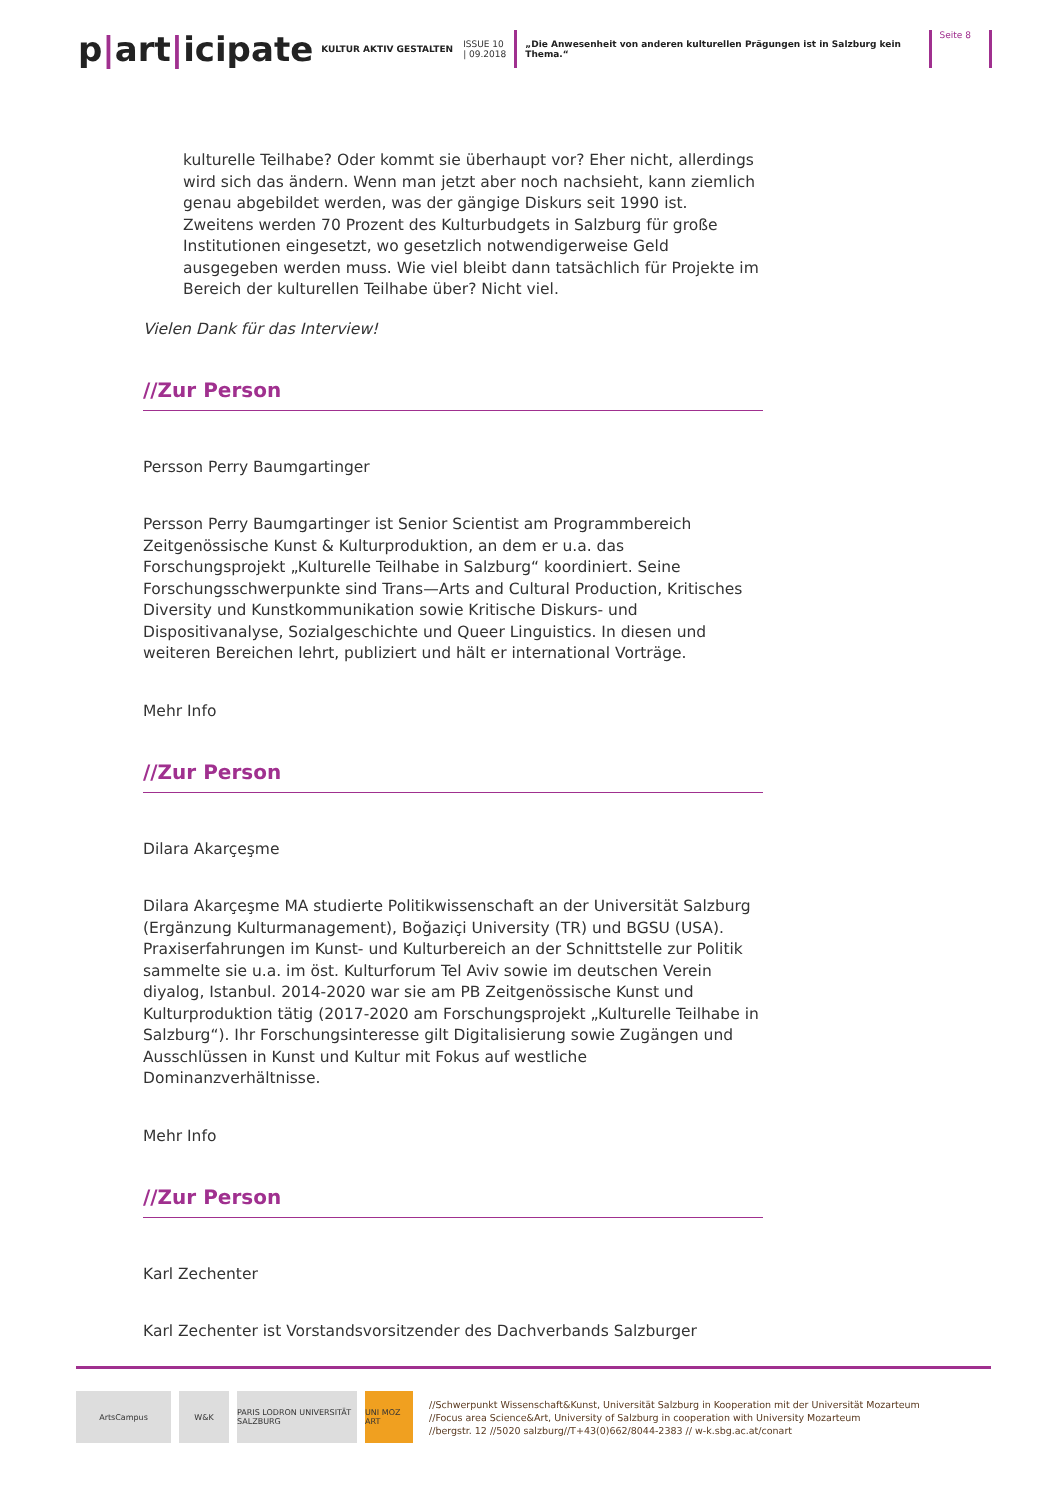p|art|icipate
KULTUR AKTIV GESTALTEN
ISSUE 10
| 09.2018
„Die Anwesenheit von anderen kulturellen Prägungen ist in Salzburg kein Thema.“
Seite 8
kulturelle Teilhabe? Oder kommt sie überhaupt vor? Eher nicht, allerdings wird sich das ändern. Wenn man jetzt aber noch nachsieht, kann ziemlich genau abgebildet werden, was der gängige Diskurs seit 1990 ist. Zweitens werden 70 Prozent des Kulturbudgets in Salzburg für große Institutionen eingesetzt, wo gesetzlich notwendigerweise Geld ausgegeben werden muss. Wie viel bleibt dann tatsächlich für Projekte im Bereich der kulturellen Teilhabe über? Nicht viel.
Vielen Dank für das Interview!
//Zur Person
Persson Perry Baumgartinger
Persson Perry Baumgartinger ist Senior Scientist am Programmbereich Zeitgenössische Kunst & Kulturproduktion, an dem er u.a. das Forschungsprojekt „Kulturelle Teilhabe in Salzburg“ koordiniert. Seine Forschungsschwerpunkte sind Trans—Arts and Cultural Production, Kritisches Diversity und Kunstkommunikation sowie Kritische Diskurs- und Dispositivanalyse, Sozialgeschichte und Queer Linguistics. In diesen und weiteren Bereichen lehrt, publiziert und hält er international Vorträge.
Mehr Info
//Zur Person
Dilara Akarçeşme
Dilara Akarçeşme MA studierte Politikwissenschaft an der Universität Salzburg (Ergänzung Kulturmanagement), Boğaziçi University (TR) und BGSU (USA). Praxiserfahrungen im Kunst- und Kulturbereich an der Schnittstelle zur Politik sammelte sie u.a. im öst. Kulturforum Tel Aviv sowie im deutschen Verein diyalog, Istanbul. 2014-2020 war sie am PB Zeitgenössische Kunst und Kulturproduktion tätig (2017-2020 am Forschungsprojekt „Kulturelle Teilhabe in Salzburg“). Ihr Forschungsinteresse gilt Digitalisierung sowie Zugängen und Ausschlüssen in Kunst und Kultur mit Fokus auf westliche Dominanzverhältnisse.
Mehr Info
//Zur Person
Karl Zechenter
Karl Zechenter ist Vorstandsvorsitzender des Dachverbands Salzburger
ArtsCampus W&K
PARIS LODRON UNIVERSITÄT SALZBURG
UNI MOZ ART
//Schwerpunkt Wissenschaft&Kunst, Universität Salzburg in Kooperation mit der Universität Mozarteum
//Focus area Science&Art, University of Salzburg in cooperation with University Mozarteum
//bergstr. 12 //5020 salzburg//T+43(0)662/8044-2383 // w-k.sbg.ac.at/conart